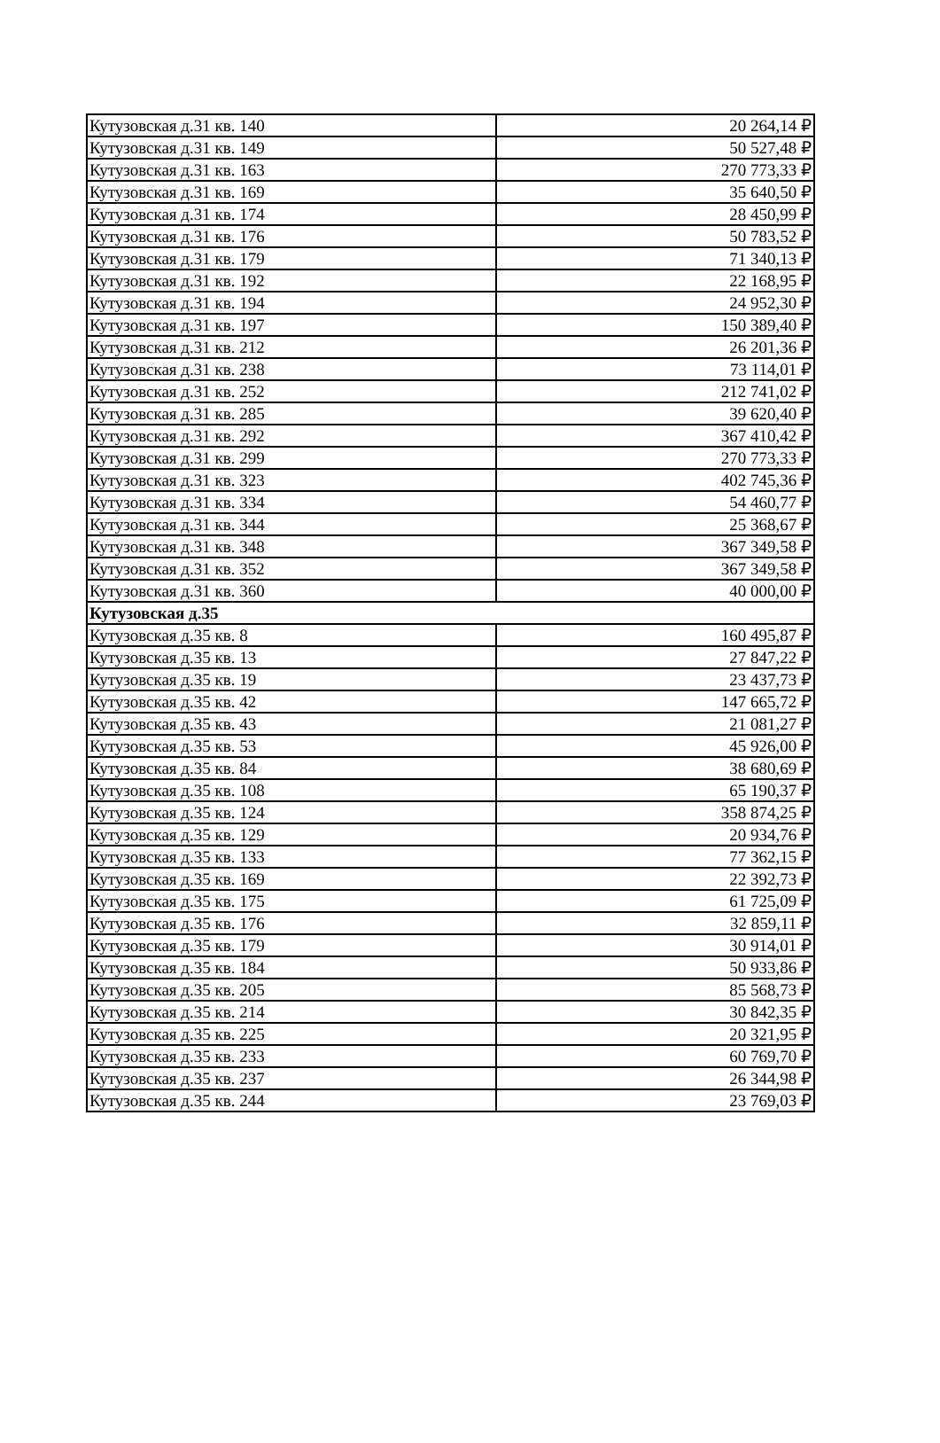| Кутузовская д.31 кв. 140 | 20 264,14 ₽ |
| Кутузовская д.31 кв. 149 | 50 527,48 ₽ |
| Кутузовская д.31 кв. 163 | 270 773,33 ₽ |
| Кутузовская д.31 кв. 169 | 35 640,50 ₽ |
| Кутузовская д.31 кв. 174 | 28 450,99 ₽ |
| Кутузовская д.31 кв. 176 | 50 783,52 ₽ |
| Кутузовская д.31 кв. 179 | 71 340,13 ₽ |
| Кутузовская д.31 кв. 192 | 22 168,95 ₽ |
| Кутузовская д.31 кв. 194 | 24 952,30 ₽ |
| Кутузовская д.31 кв. 197 | 150 389,40 ₽ |
| Кутузовская д.31 кв. 212 | 26 201,36 ₽ |
| Кутузовская д.31 кв. 238 | 73 114,01 ₽ |
| Кутузовская д.31 кв. 252 | 212 741,02 ₽ |
| Кутузовская д.31 кв. 285 | 39 620,40 ₽ |
| Кутузовская д.31 кв. 292 | 367 410,42 ₽ |
| Кутузовская д.31 кв. 299 | 270 773,33 ₽ |
| Кутузовская д.31 кв. 323 | 402 745,36 ₽ |
| Кутузовская д.31 кв. 334 | 54 460,77 ₽ |
| Кутузовская д.31 кв. 344 | 25 368,67 ₽ |
| Кутузовская д.31 кв. 348 | 367 349,58 ₽ |
| Кутузовская д.31 кв. 352 | 367 349,58 ₽ |
| Кутузовская д.31 кв. 360 | 40 000,00 ₽ |
| Кутузовская д.35 | |
| Кутузовская д.35 кв. 8 | 160 495,87 ₽ |
| Кутузовская д.35 кв. 13 | 27 847,22 ₽ |
| Кутузовская д.35 кв. 19 | 23 437,73 ₽ |
| Кутузовская д.35 кв. 42 | 147 665,72 ₽ |
| Кутузовская д.35 кв. 43 | 21 081,27 ₽ |
| Кутузовская д.35 кв. 53 | 45 926,00 ₽ |
| Кутузовская д.35 кв. 84 | 38 680,69 ₽ |
| Кутузовская д.35 кв. 108 | 65 190,37 ₽ |
| Кутузовская д.35 кв. 124 | 358 874,25 ₽ |
| Кутузовская д.35 кв. 129 | 20 934,76 ₽ |
| Кутузовская д.35 кв. 133 | 77 362,15 ₽ |
| Кутузовская д.35 кв. 169 | 22 392,73 ₽ |
| Кутузовская д.35 кв. 175 | 61 725,09 ₽ |
| Кутузовская д.35 кв. 176 | 32 859,11 ₽ |
| Кутузовская д.35 кв. 179 | 30 914,01 ₽ |
| Кутузовская д.35 кв. 184 | 50 933,86 ₽ |
| Кутузовская д.35 кв. 205 | 85 568,73 ₽ |
| Кутузовская д.35 кв. 214 | 30 842,35 ₽ |
| Кутузовская д.35 кв. 225 | 20 321,95 ₽ |
| Кутузовская д.35 кв. 233 | 60 769,70 ₽ |
| Кутузовская д.35 кв. 237 | 26 344,98 ₽ |
| Кутузовская д.35 кв. 244 | 23 769,03 ₽ |